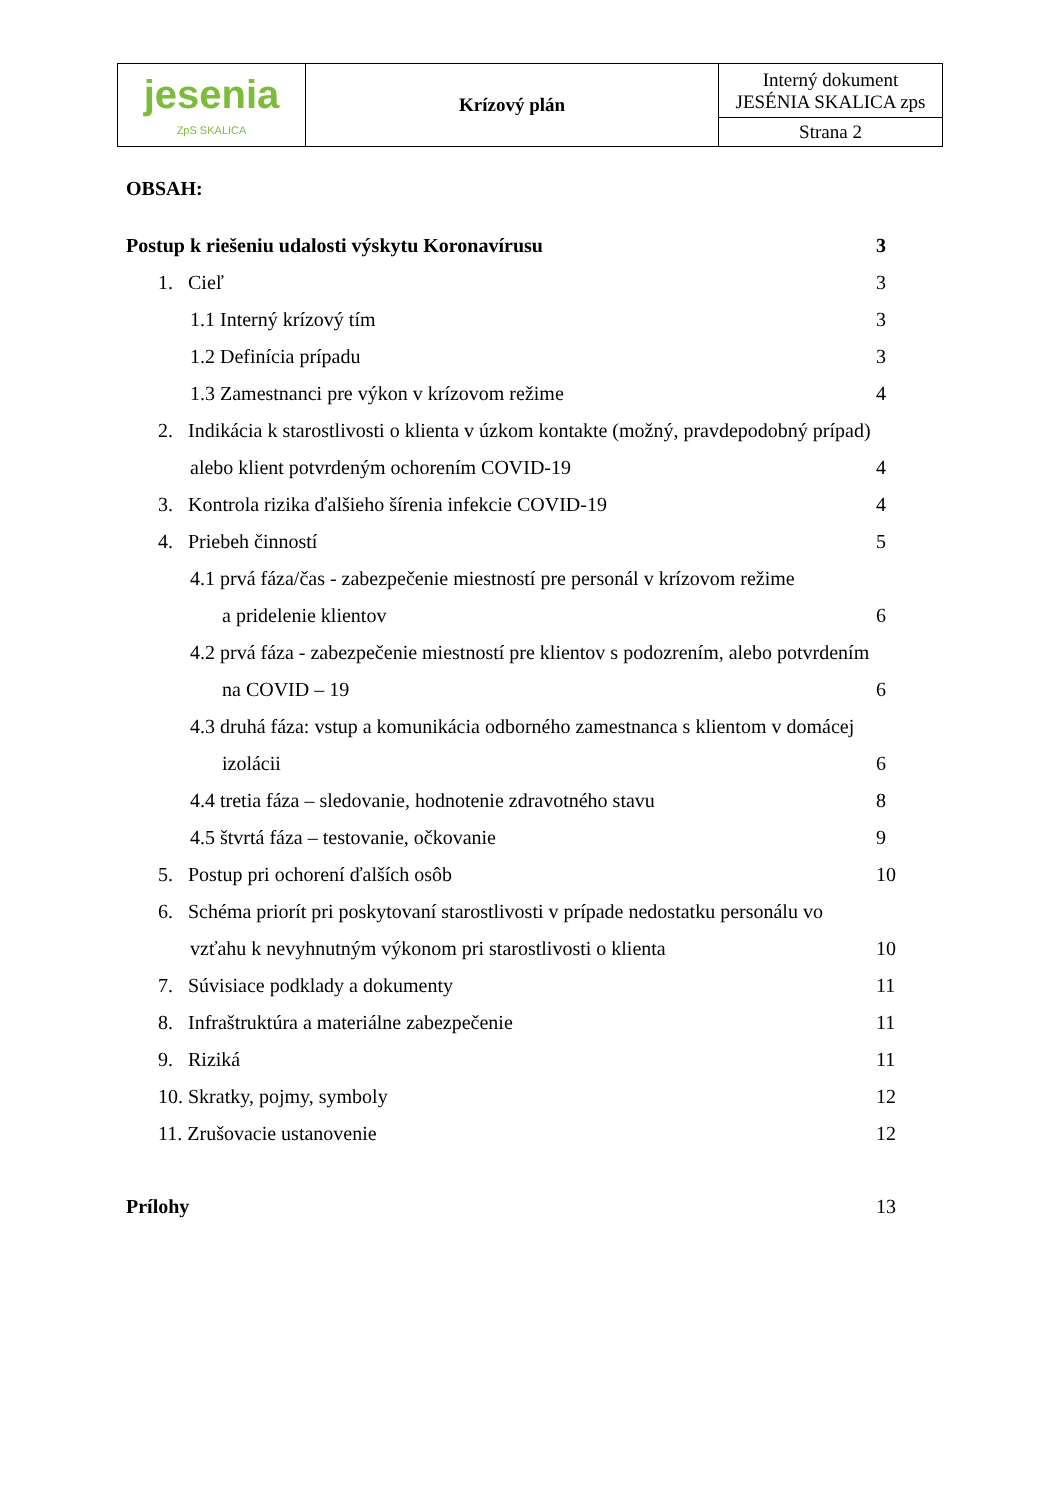| jesenia ZpS SKALICA | Krízový plán | Interný dokument JESÉNIA SKALICA zps |
| | | Strana 2 |
OBSAH:
Postup k riešeniu udalosti výskytu Koronavírusu 3
1. Cieľ 3
1.1 Interný krízový tím 3
1.2 Definícia prípadu 3
1.3 Zamestnanci pre výkon v krízovom režime 4
2. Indikácia k starostlivosti o klienta v úzkom kontakte (možný, pravdepodobný prípad)
alebo klient potvrdeným ochorením COVID-19 4
3. Kontrola rizika ďalšieho šírenia infekcie COVID-19 4
4. Priebeh činností 5
4.1 prvá fáza/čas - zabezpečenie miestností pre personál v krízovom režime
a pridelenie klientov 6
4.2 prvá fáza - zabezpečenie miestností pre klientov s podozrením, alebo potvrdením
na COVID – 19 6
4.3 druhá fáza: vstup a komunikácia odborného zamestnanca s klientom v domácej
izolácii 6
4.4 tretia fáza – sledovanie, hodnotenie zdravotného stavu 8
4.5 štvrtá fáza – testovanie, očkovanie 9
5. Postup pri ochorení ďalších osôb 10
6. Schéma priorít pri poskytovaní starostlivosti v prípade nedostatku personálu vo
vzťahu k nevyhnutným výkonom pri starostlivosti o klienta 10
7. Súvisiace podklady a dokumenty 11
8. Infraštruktúra a materiálne zabezpečenie 11
9. Riziká 11
10. Skratky, pojmy, symboly 12
11. Zrušovacie ustanovenie 12
Prílohy 13